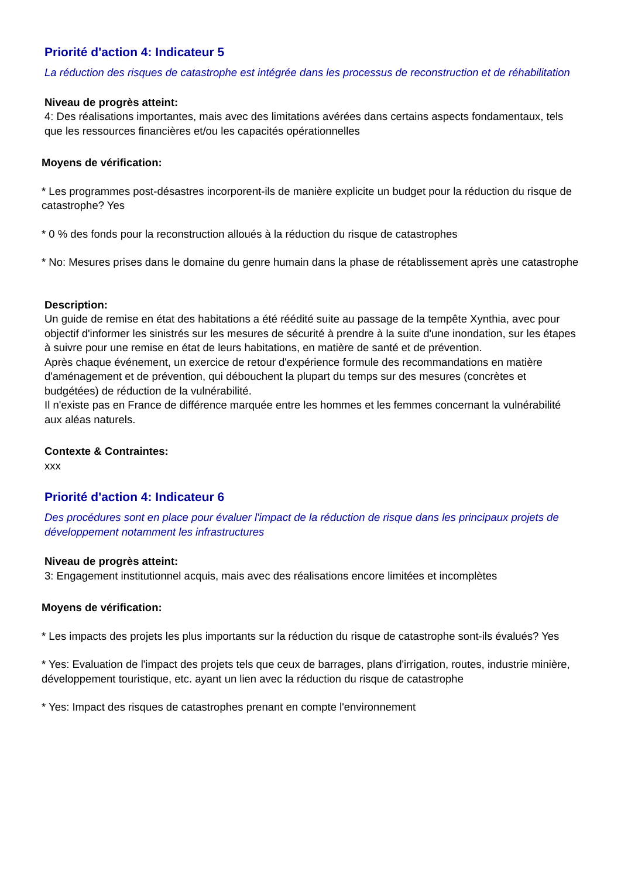Priorité d'action 4: Indicateur 5
La réduction des risques de catastrophe est intégrée dans les processus de reconstruction et de réhabilitation
Niveau de progrès atteint:
4: Des réalisations importantes, mais avec des limitations avérées dans certains aspects fondamentaux, tels que les ressources financières et/ou les capacités opérationnelles
Moyens de vérification:
* Les programmes post-désastres incorporent-ils de manière explicite un budget pour la réduction du risque de catastrophe? Yes
* 0 % des fonds pour la reconstruction alloués à la réduction du risque de catastrophes
* No: Mesures prises dans le domaine du genre humain dans la phase de rétablissement après une catastrophe
Description:
Un guide de remise en état des habitations a été réédité suite au passage de la tempête Xynthia, avec pour objectif d'informer les sinistrés sur les mesures de sécurité à prendre à la suite d'une inondation, sur les étapes à suivre pour une remise en état de leurs habitations, en matière de santé et de prévention.
Après chaque événement, un exercice de retour d'expérience formule des recommandations en matière d'aménagement et de prévention, qui débouchent la plupart du temps sur des mesures (concrètes et budgétées) de réduction de la vulnérabilité.
Il n'existe pas en France de différence marquée entre les hommes et les femmes concernant la vulnérabilité aux aléas naturels.
Contexte & Contraintes:
xxx
Priorité d'action 4: Indicateur 6
Des procédures sont en place pour évaluer l'impact de la réduction de risque dans les principaux projets de développement notamment les infrastructures
Niveau de progrès atteint:
3: Engagement institutionnel acquis, mais avec des réalisations encore limitées et incomplètes
Moyens de vérification:
* Les impacts des projets les plus importants sur la réduction du risque de catastrophe sont-ils évalués? Yes
* Yes: Evaluation de l'impact des projets tels que ceux de barrages, plans d'irrigation, routes, industrie minière, développement touristique, etc. ayant un lien avec la réduction du risque de catastrophe
* Yes: Impact des risques de catastrophes prenant en compte l'environnement